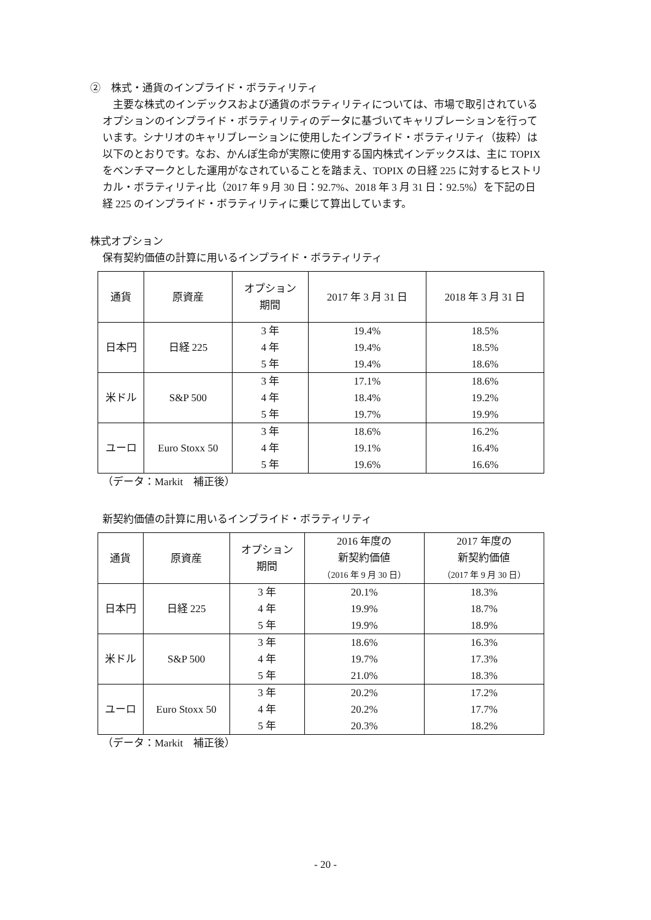②　株式・通貨のインプライド・ボラティリティ
　主要な株式のインデックスおよび通貨のボラティリティについては、市場で取引されているオプションのインプライド・ボラティリティのデータに基づいてキャリブレーションを行っています。シナリオのキャリブレーションに使用したインプライド・ボラティリティ（抜粋）は以下のとおりです。なお、かんぽ生命が実際に使用する国内株式インデックスは、主に TOPIX をベンチマークとした運用がなされていることを踏まえ、TOPIX の日経 225 に対するヒストリカル・ボラティリティ比（2017 年 9 月 30 日：92.7%、2018 年 3 月 31 日：92.5%）を下記の日経 225 のインプライド・ボラティリティに乗じて算出しています。
株式オプション
保有契約価値の計算に用いるインプライド・ボラティリティ
| 通貨 | 原資産 | オプション 期間 | 2017 年 3 月 31 日 | 2018 年 3 月 31 日 |
| --- | --- | --- | --- | --- |
| 日本円 | 日経 225 | 3 年 4 年 5 年 | 19.4% 19.4% 19.4% | 18.5% 18.5% 18.6% |
| 米ドル | S&P 500 | 3 年 4 年 5 年 | 17.1% 18.4% 19.7% | 18.6% 19.2% 19.9% |
| ユーロ | Euro Stoxx 50 | 3 年 4 年 5 年 | 18.6% 19.1% 19.6% | 16.2% 16.4% 16.6% |
（データ：Markit　補正後）
新契約価値の計算に用いるインプライド・ボラティリティ
| 通貨 | 原資産 | オプション 期間 | 2016 年度の 新契約価値 （2016 年 9 月 30 日） | 2017 年度の 新契約価値 （2017 年 9 月 30 日） |
| --- | --- | --- | --- | --- |
| 日本円 | 日経 225 | 3 年 4 年 5 年 | 20.1% 19.9% 19.9% | 18.3% 18.7% 18.9% |
| 米ドル | S&P 500 | 3 年 4 年 5 年 | 18.6% 19.7% 21.0% | 16.3% 17.3% 18.3% |
| ユーロ | Euro Stoxx 50 | 3 年 4 年 5 年 | 20.2% 20.2% 20.3% | 17.2% 17.7% 18.2% |
（データ：Markit　補正後）
- 20 -